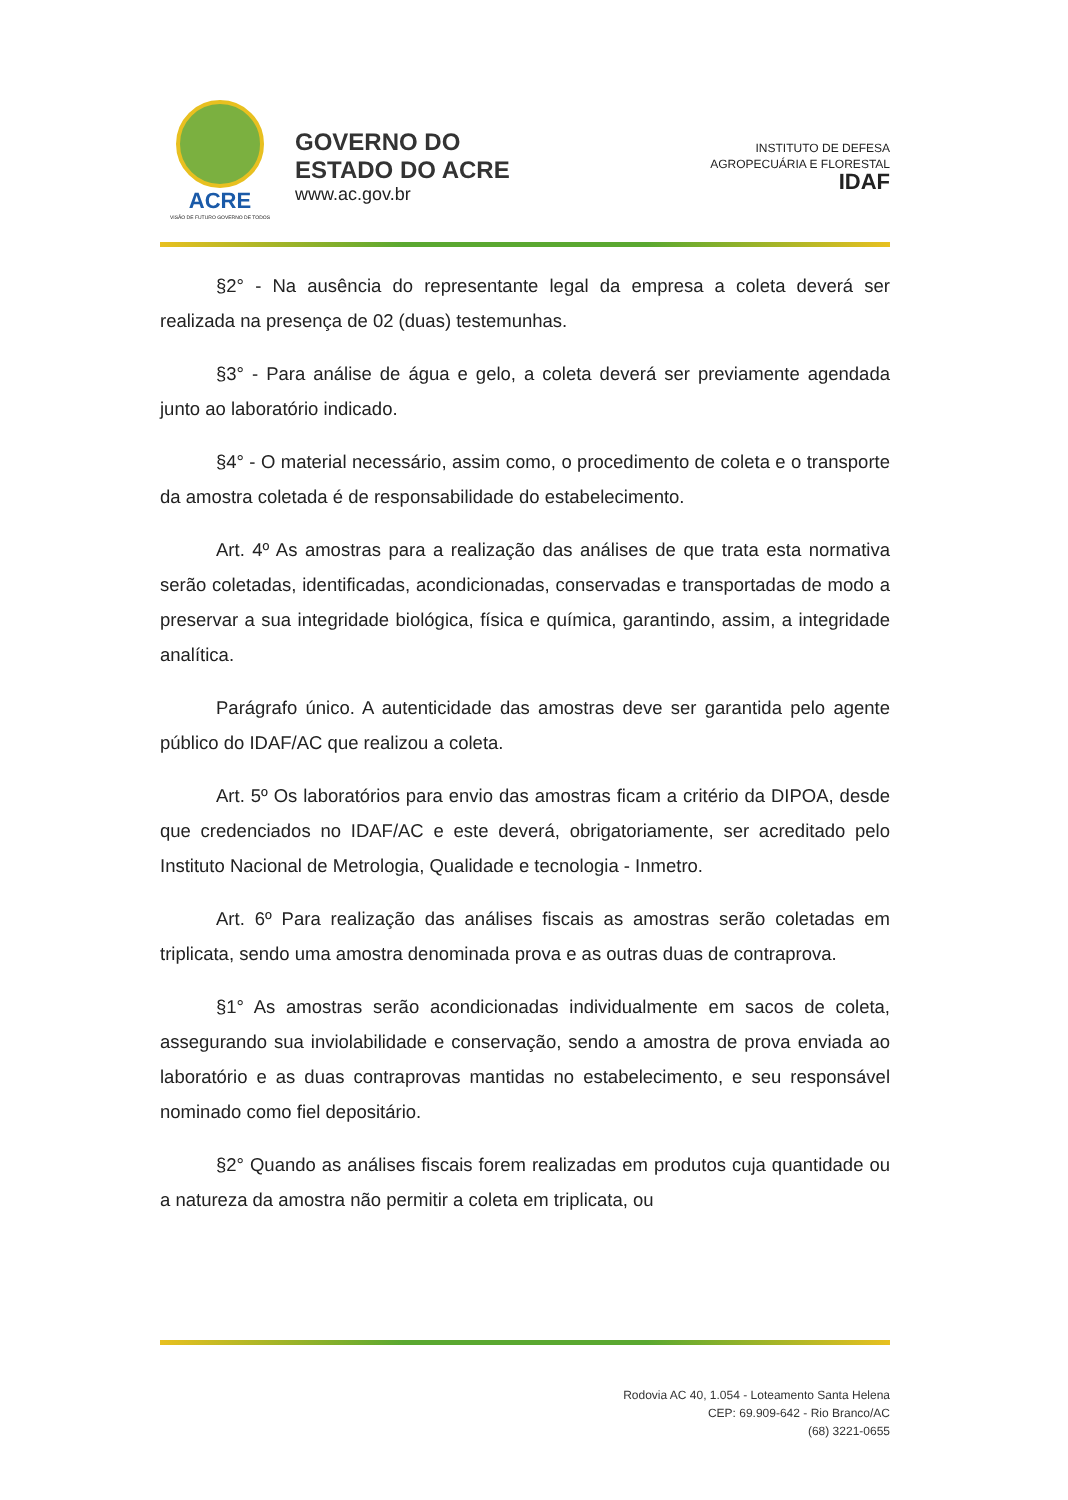ACRE
VISÃO DE FUTURO GOVERNO DE TODOS
GOVERNO DO
ESTADO DO ACRE
www.ac.gov.br
INSTITUTO DE DEFESA
AGROPECUÁRIA E FLORESTAL
IDAF
§2° - Na ausência do representante legal da empresa a coleta deverá ser realizada na presença de 02 (duas) testemunhas.
§3° - Para análise de água e gelo, a coleta deverá ser previamente agendada junto ao laboratório indicado.
§4° - O material necessário, assim como, o procedimento de coleta e o transporte da amostra coletada é de responsabilidade do estabelecimento.
Art. 4º As amostras para a realização das análises de que trata esta normativa serão coletadas, identificadas, acondicionadas, conservadas e transportadas de modo a preservar a sua integridade biológica, física e química, garantindo, assim, a integridade analítica.
Parágrafo único. A autenticidade das amostras deve ser garantida pelo agente público do IDAF/AC que realizou a coleta.
Art. 5º Os laboratórios para envio das amostras ficam a critério da DIPOA, desde que credenciados no IDAF/AC e este deverá, obrigatoriamente, ser acreditado pelo Instituto Nacional de Metrologia, Qualidade e tecnologia - Inmetro.
Art. 6º Para realização das análises fiscais as amostras serão coletadas em triplicata, sendo uma amostra denominada prova e as outras duas de contraprova.
§1° As amostras serão acondicionadas individualmente em sacos de coleta, assegurando sua inviolabilidade e conservação, sendo a amostra de prova enviada ao laboratório e as duas contraprovas mantidas no estabelecimento, e seu responsável nominado como fiel depositário.
§2° Quando as análises fiscais forem realizadas em produtos cuja quantidade ou a natureza da amostra não permitir a coleta em triplicata, ou
Rodovia AC 40, 1.054 - Loteamento Santa Helena
CEP: 69.909-642 - Rio Branco/AC
(68) 3221-0655